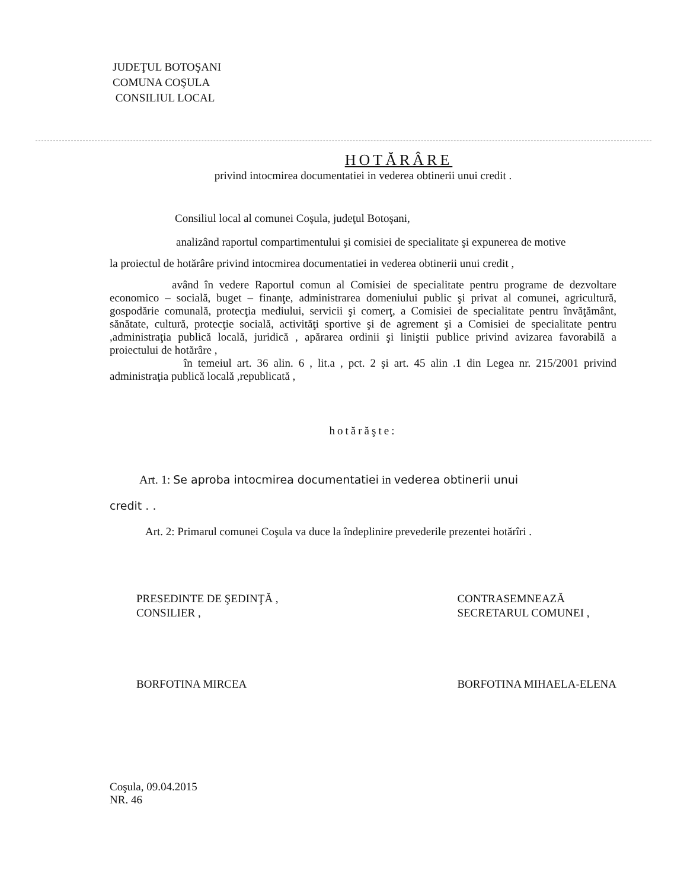JUDEŢUL BOTOŞANI
COMUNA COŞULA
CONSILIUL LOCAL
HOTĂRÂRE
privind intocmirea documentatiei in vederea obtinerii unui credit .
Consiliul local al comunei Coşula, judeţul Botoşani,
analizând raportul compartimentului şi comisiei de specialitate şi expunerea de motive
la proiectul de hotărâre privind intocmirea documentatiei in vederea obtinerii unui credit ,
având în vedere Raportul comun al Comisiei de specialitate pentru programe de dezvoltare economico – socială, buget – finanţe, administrarea domeniului public şi privat al comunei, agricultură, gospodărie comunală, protecţia mediului, servicii şi comerţ, a Comisiei de specialitate pentru învăţământ, sănătate, cultură, protecţie socială, activităţi sportive şi de agrement şi a Comisiei de specialitate pentru ,administraţia publică locală, juridică , apărarea ordinii şi liniştii publice privind avizarea favorabilă a proiectului de hotărâre ,
în temeiul art. 36 alin. 6 , lit.a , pct. 2 şi art. 45 alin .1 din Legea nr. 215/2001 privind administraţia publică locală ,republicată ,
hotărăşte:
Art. 1: Se aproba intocmirea documentatiei in vederea obtinerii unui
credit . .
Art. 2: Primarul comunei Coşula va duce la îndeplinire prevederile prezentei hotărîri .
PRESEDINTE DE ŞEDINŢĂ ,
CONSILIER ,
BORFOTINA MIRCEA
CONTRASEMNEAZĂ
SECRETARUL COMUNEI ,
BORFOTINA MIHAELA-ELENA
Coşula, 09.04.2015
NR. 46